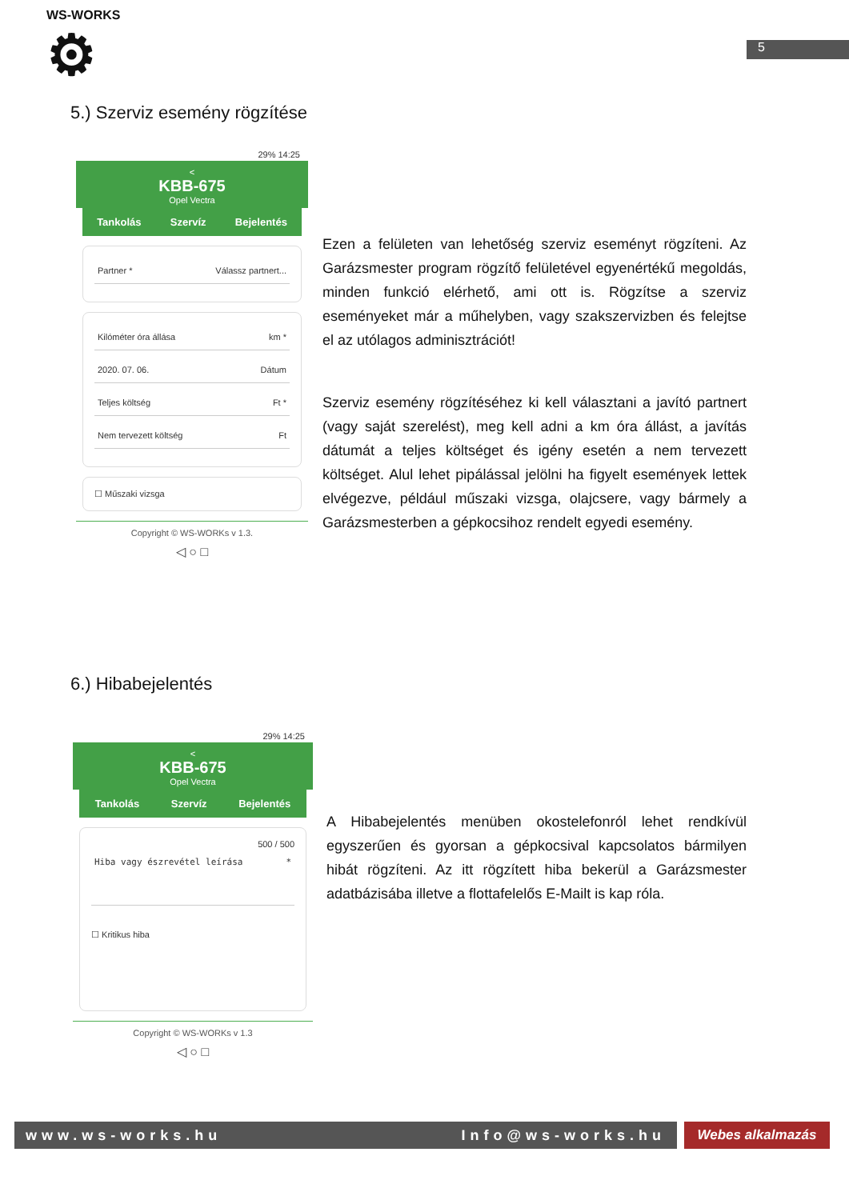WS-WORKS
⚙
5
5.) Szerviz esemény rögzítése
29% 14:25
<
KBB-675
Opel Vectra
Tankolás Szervíz Bejelentés
Partner * Válassz partnert...
Kilóméter óra állása km *
2020. 07. 06. Dátum
Teljes költség Ft *
Nem tervezett költség Ft
☐ Műszaki vizsga
Copyright © WS-WORKs v 1.3.
◁ ○ □
Ezen a felületen van lehetőség szerviz eseményt rögzíteni. Az Garázsmester program rögzítő felületével egyenértékű megoldás, minden funkció elérhető, ami ott is. Rögzítse a szerviz eseményeket már a műhelyben, vagy szakszervizben és felejtse el az utólagos adminisztrációt!
Szerviz esemény rögzítéséhez ki kell választani a javító partnert (vagy saját szerelést), meg kell adni a km óra állást, a javítás dátumát a teljes költséget és igény esetén a nem tervezett költséget. Alul lehet pipálással jelölni ha figyelt események lettek elvégezve, például műszaki vizsga, olajcsere, vagy bármely a Garázsmesterben a gépkocsihoz rendelt egyedi esemény.
6.) Hibabejelentés
29% 14:25
<
KBB-675
Opel Vectra
Tankolás Szervíz Bejelentés
500 / 500
Hiba vagy észrevétel leírása *
☐ Kritikus hiba
Copyright © WS-WORKs v 1.3
◁ ○ □
A Hibabejelentés menüben okostelefonról lehet rendkívül egyszerűen és gyorsan a gépkocsival kapcsolatos bármilyen hibát rögzíteni. Az itt rögzített hiba bekerül a Garázsmester adatbázisába illetve a flottafelelős E-Mailt is kap róla.
www.ws-works.hu Info@ws-works.hu Webes alkalmazás